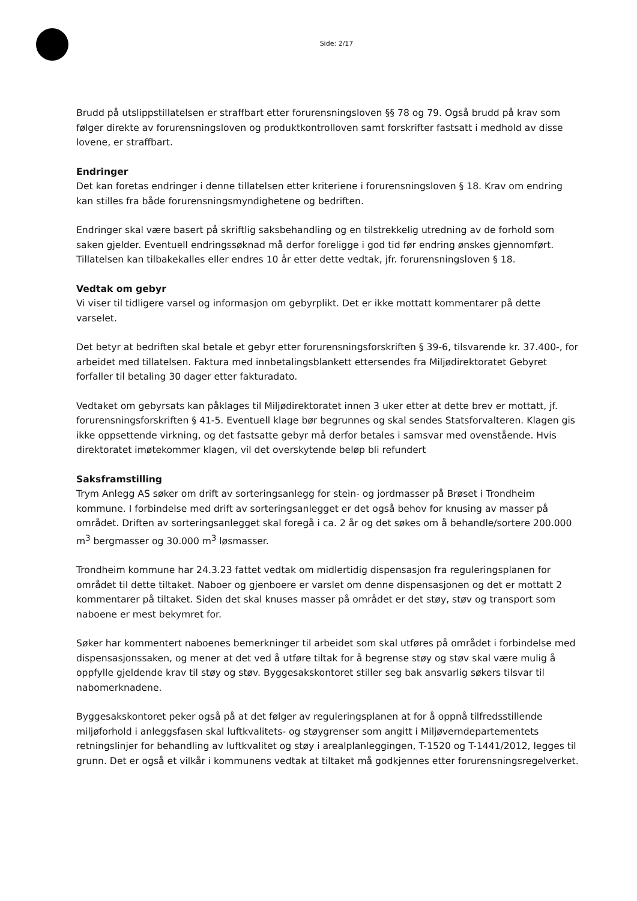Side: 2/17
Brudd på utslippstillatelsen er straffbart etter forurensningsloven §§ 78 og 79. Også brudd på krav som følger direkte av forurensningsloven og produktkontrolloven samt forskrifter fastsatt i medhold av disse lovene, er straffbart.
Endringer
Det kan foretas endringer i denne tillatelsen etter kriteriene i forurensningsloven § 18. Krav om endring kan stilles fra både forurensningsmyndighetene og bedriften.
Endringer skal være basert på skriftlig saksbehandling og en tilstrekkelig utredning av de forhold som saken gjelder. Eventuell endringssøknad må derfor foreligge i god tid før endring ønskes gjennomført. Tillatelsen kan tilbakekalles eller endres 10 år etter dette vedtak, jfr. forurensningsloven § 18.
Vedtak om gebyr
Vi viser til tidligere varsel og informasjon om gebyrplikt. Det er ikke mottatt kommentarer på dette varselet.
Det betyr at bedriften skal betale et gebyr etter forurensningsforskriften § 39-6, tilsvarende kr. 37.400-, for arbeidet med tillatelsen. Faktura med innbetalingsblankett ettersendes fra Miljødirektoratet Gebyret forfaller til betaling 30 dager etter fakturadato.
Vedtaket om gebyrsats kan påklages til Miljødirektoratet innen 3 uker etter at dette brev er mottatt, jf. forurensningsforskriften § 41-5. Eventuell klage bør begrunnes og skal sendes Statsforvalteren. Klagen gis ikke oppsettende virkning, og det fastsatte gebyr må derfor betales i samsvar med ovenstående. Hvis direktoratet imøtekommer klagen, vil det overskytende beløp bli refundert
Saksframstilling
Trym Anlegg AS søker om drift av sorteringsanlegg for stein- og jordmasser på Brøset i Trondheim kommune. I forbindelse med drift av sorteringsanlegget er det også behov for knusing av masser på området. Driften av sorteringsanlegget skal foregå i ca. 2 år og det søkes om å behandle/sortere 200.000 m<sup>3</sup> bergmasser og 30.000 m<sup>3</sup> løsmasser.
Trondheim kommune har 24.3.23 fattet vedtak om midlertidig dispensasjon fra reguleringsplanen for området til dette tiltaket. Naboer og gjenboere er varslet om denne dispensasjonen og det er mottatt 2 kommentarer på tiltaket. Siden det skal knuses masser på området er det støy, støv og transport som naboene er mest bekymret for.
Søker har kommentert naboenes bemerkninger til arbeidet som skal utføres på området i forbindelse med dispensasjonssaken, og mener at det ved å utføre tiltak for å begrense støy og støv skal være mulig å oppfylle gjeldende krav til støy og støv. Byggesakskontoret stiller seg bak ansvarlig søkers tilsvar til nabomerknadene.
Byggesakskontoret peker også på at det følger av reguleringsplanen at for å oppnå tilfredsstillende miljøforhold i anleggsfasen skal luftkvalitets- og støygrenser som angitt i Miljøverndepartementets retningslinjer for behandling av luftkvalitet og støy i arealplanleggingen, T-1520 og T-1441/2012, legges til grunn. Det er også et vilkår i kommunens vedtak at tiltaket må godkjennes etter forurensningsregelverket.